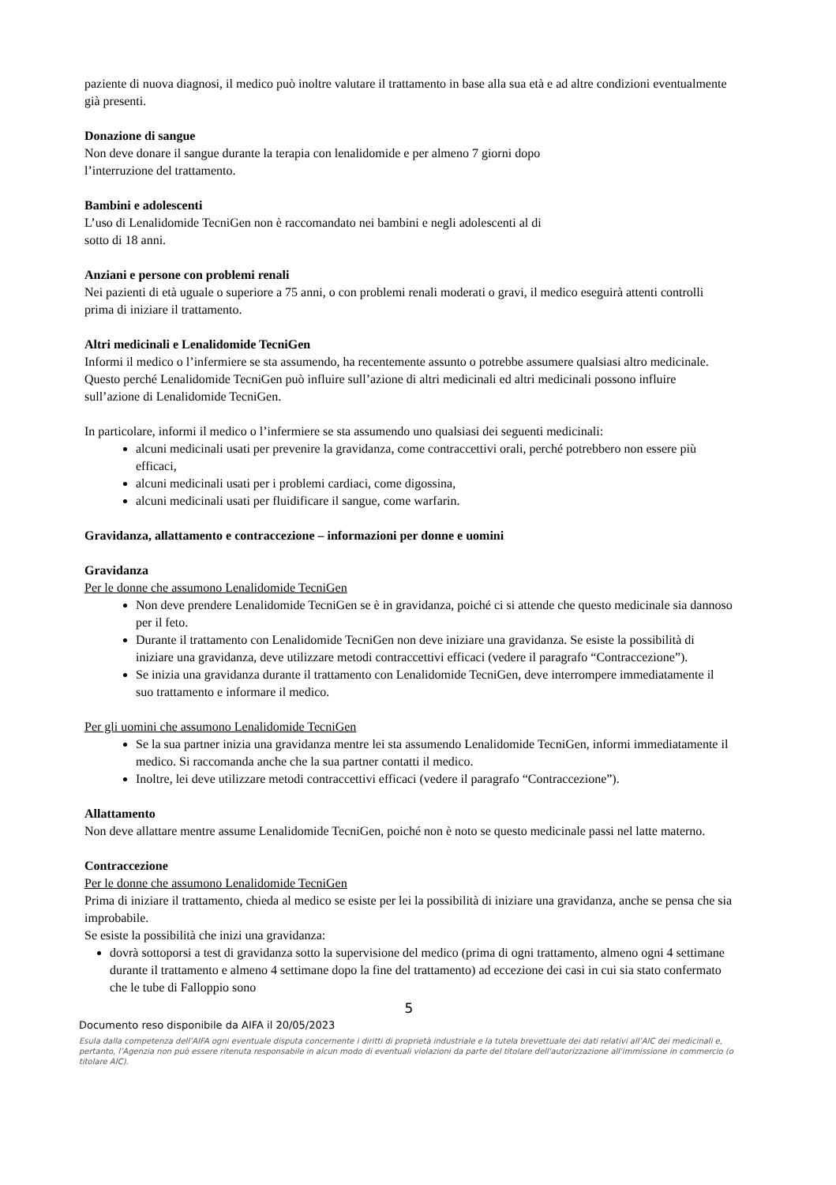paziente di nuova diagnosi, il medico può inoltre valutare il trattamento in base alla sua età e ad altre condizioni eventualmente già presenti.
Donazione di sangue
Non deve donare il sangue durante la terapia con lenalidomide e per almeno 7 giorni dopo
l’interruzione del trattamento.
Bambini e adolescenti
L’uso di Lenalidomide TecniGen non è raccomandato nei bambini e negli adolescenti al di
sotto di 18 anni.
Anziani e persone con problemi renali
Nei pazienti di età uguale o superiore a 75 anni, o con problemi renali moderati o gravi, il medico eseguirà attenti controlli prima di iniziare il trattamento.
Altri medicinali e Lenalidomide TecniGen
Informi il medico o l’infermiere se sta assumendo, ha recentemente assunto o potrebbe assumere qualsiasi altro medicinale. Questo perché Lenalidomide TecniGen può influire sull’azione di altri medicinali ed altri medicinali possono influire sull’azione di Lenalidomide TecniGen.
In particolare, informi il medico o l’infermiere se sta assumendo uno qualsiasi dei seguenti medicinali:
alcuni medicinali usati per prevenire la gravidanza, come contraccettivi orali, perché potrebbero non essere più efficaci,
alcuni medicinali usati per i problemi cardiaci, come digossina,
alcuni medicinali usati per fluidificare il sangue, come warfarin.
Gravidanza, allattamento e contraccezione – informazioni per donne e uomini
Gravidanza
Per le donne che assumono Lenalidomide TecniGen
Non deve prendere Lenalidomide TecniGen se è in gravidanza, poiché ci si attende che questo medicinale sia dannoso per il feto.
Durante il trattamento con Lenalidomide TecniGen non deve iniziare una gravidanza. Se esiste la possibilità di iniziare una gravidanza, deve utilizzare metodi contraccettivi efficaci (vedere il paragrafo “Contraccezione”).
Se inizia una gravidanza durante il trattamento con Lenalidomide TecniGen, deve interrompere immediatamente il suo trattamento e informare il medico.
Per gli uomini che assumono Lenalidomide TecniGen
Se la sua partner inizia una gravidanza mentre lei sta assumendo Lenalidomide TecniGen, informi immediatamente il medico. Si raccomanda anche che la sua partner contatti il medico.
Inoltre, lei deve utilizzare metodi contraccettivi efficaci (vedere il paragrafo “Contraccezione”).
Allattamento
Non deve allattare mentre assume Lenalidomide TecniGen, poiché non è noto se questo medicinale passi nel latte materno.
Contraccezione
Per le donne che assumono Lenalidomide TecniGen
Prima di iniziare il trattamento, chieda al medico se esiste per lei la possibilità di iniziare una gravidanza, anche se pensa che sia improbabile.
Se esiste la possibilità che inizi una gravidanza:
dovrà sottoporsi a test di gravidanza sotto la supervisione del medico (prima di ogni trattamento, almeno ogni 4 settimane durante il trattamento e almeno 4 settimane dopo la fine del trattamento) ad eccezione dei casi in cui sia stato confermato che le tube di Falloppio sono
5
Documento reso disponibile da AIFA il 20/05/2023
Esula dalla competenza dell’AIFA ogni eventuale disputa concernente i diritti di proprietà industriale e la tutela brevettuale dei dati relativi all’AIC dei medicinali e, pertanto, l’Agenzia non può essere ritenuta responsabile in alcun modo di eventuali violazioni da parte del titolare dell'autorizzazione all'immissione in commercio (o titolare AIC).